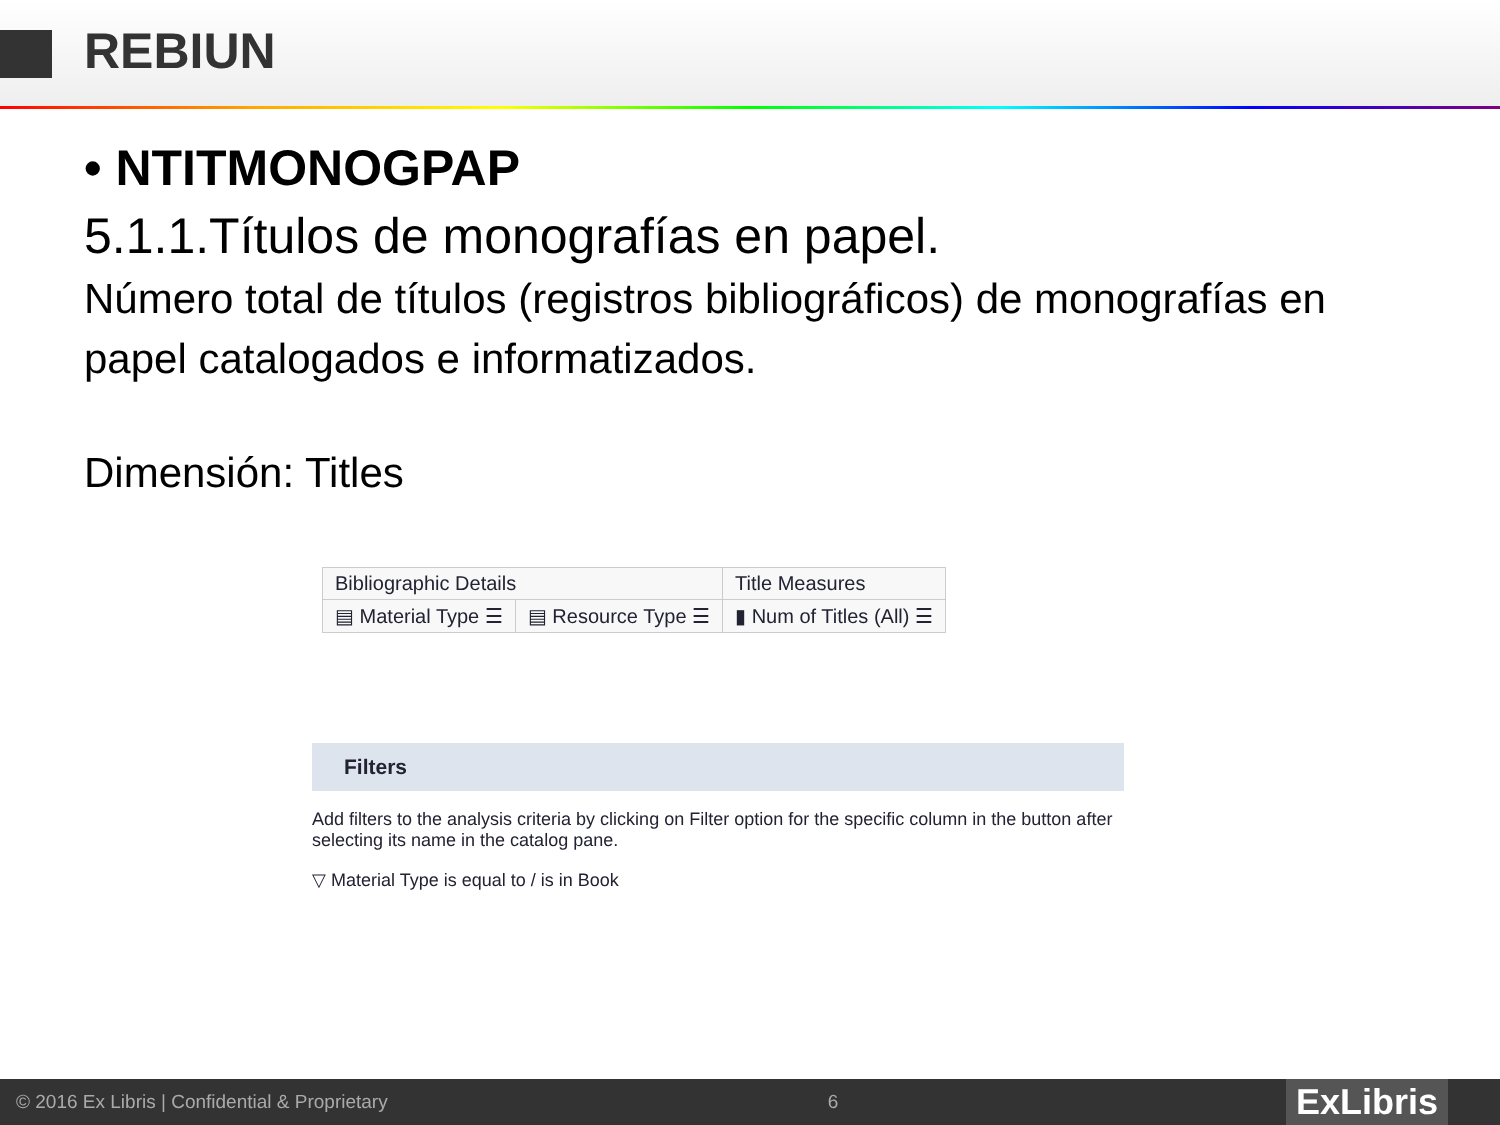REBIUN
• NTITMONOGPAP
5.1.1.Títulos de monografías en papel.
Número total de títulos (registros bibliográficos) de monografías en papel catalogados e informatizados.
Dimensión: Titles
| Bibliographic Details | | Title Measures |
| --- | --- | --- |
| ▤ Material Type ☰ | ▤ Resource Type ☰ | ▮ Num of Titles (All) ☰ |
Filters
Add filters to the analysis criteria by clicking on Filter option for the specific column in the button after selecting its name in the catalog pane.
▽ Material Type is equal to / is in Book
© 2016 Ex Libris | Confidential & Proprietary 6
ExLibris